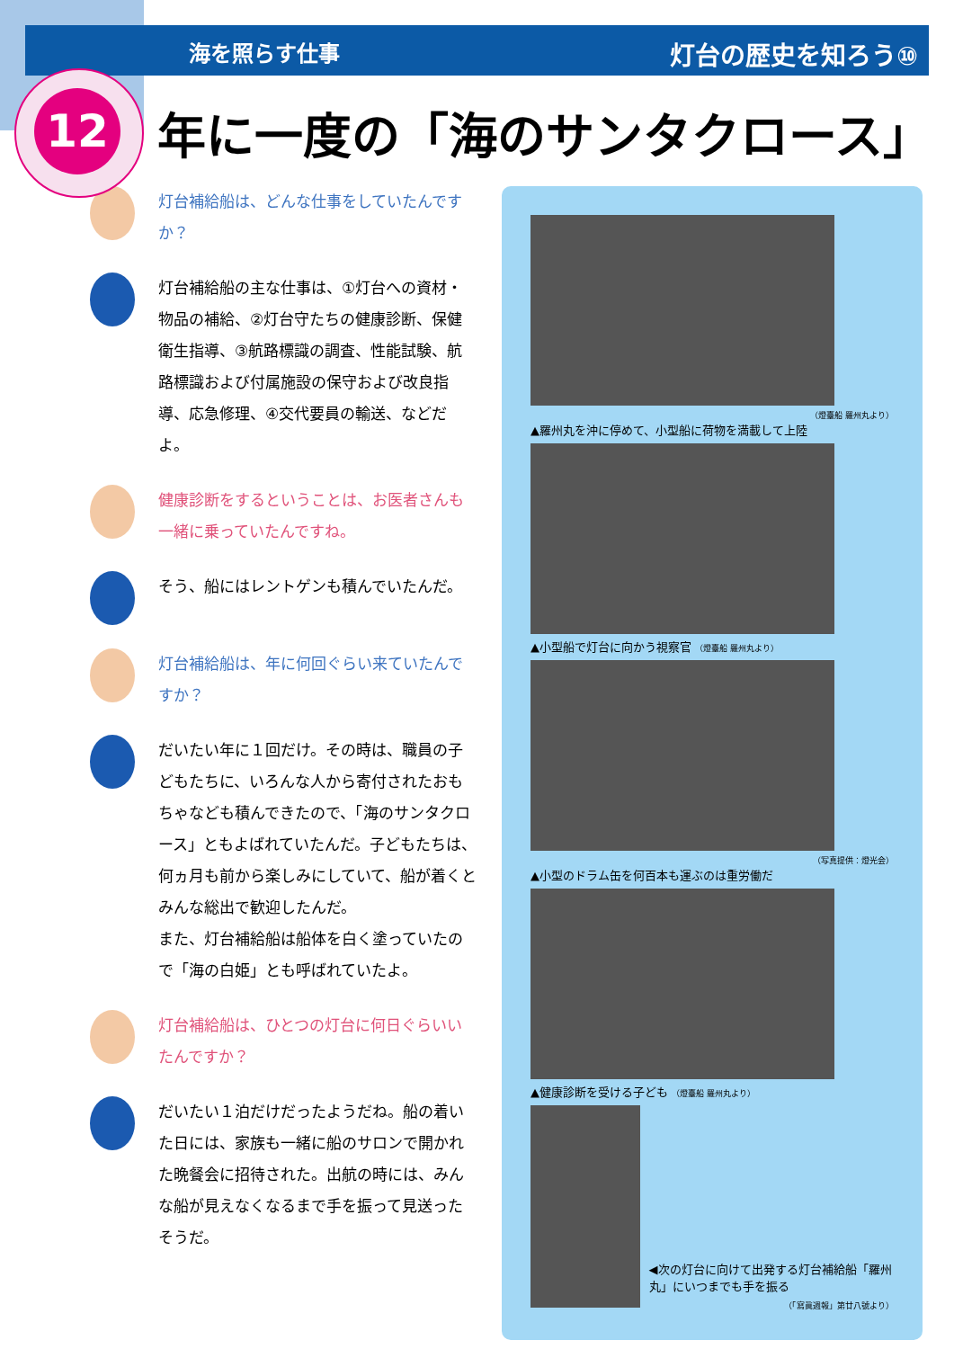海を照らす仕事 灯台の歴史を知ろう⑩
12
年に一度の「海のサンタクロース」
灯台補給船は、どんな仕事をしていたんですか？
灯台補給船の主な仕事は、①灯台への資材・物品の補給、②灯台守たちの健康診断、保健衛生指導、③航路標識の調査、性能試験、航路標識および付属施設の保守および改良指導、応急修理、④交代要員の輸送、などだよ。
健康診断をするということは、お医者さんも一緒に乗っていたんですね。
そう、船にはレントゲンも積んでいたんだ。
灯台補給船は、年に何回ぐらい来ていたんですか？
だいたい年に１回だけ。その時は、職員の子どもたちに、いろんな人から寄付されたおもちゃなども積んできたので、「海のサンタクロース」ともよばれていたんだ。子どもたちは、何ヵ月も前から楽しみにしていて、船が着くとみんな総出で歓迎したんだ。
また、灯台補給船は船体を白く塗っていたので「海の白姫」とも呼ばれていたよ。
灯台補給船は、ひとつの灯台に何日ぐらいいたんですか？
だいたい１泊だけだったようだね。船の着いた日には、家族も一緒に船のサロンで開かれた晩餐会に招待された。出航の時には、みんな船が見えなくなるまで手を振って見送ったそうだ。
（燈臺船 羅州丸より）
▲羅州丸を沖に停めて、小型船に荷物を満載して上陸
▲小型船で灯台に向かう視察官 （燈臺船 羅州丸より）
（写真提供：燈光会）
▲小型のドラム缶を何百本も運ぶのは重労働だ
▲健康診断を受ける子ども （燈臺船 羅州丸より）
◀次の灯台に向けて出発する灯台補給船「羅州丸」にいつまでも手を振る
（「寫眞週報」第廿八號より）